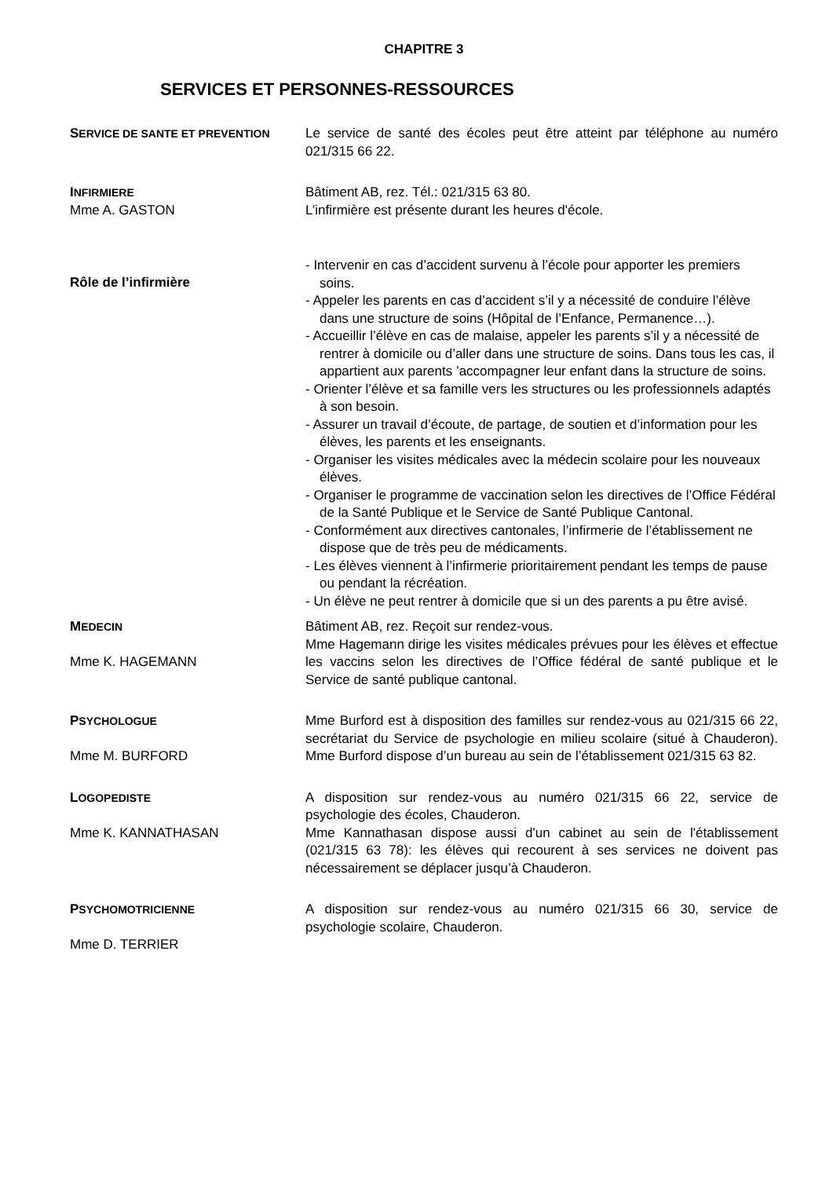CHAPITRE 3
SERVICES ET PERSONNES-RESSOURCES
SERVICE DE SANTE ET PREVENTION
Le service de santé des écoles peut être atteint par téléphone au numéro 021/315 66 22.
INFIRMIERE
Mme A. GASTON
Bâtiment AB, rez. Tél.: 021/315 63 80.
L’infirmière est présente durant les heures d'école.
Rôle de l’infirmière
- Intervenir en cas d’accident survenu à l’école pour apporter les premiers soins.
- Appeler les parents en cas d’accident s’il y a nécessité de conduire l’élève dans une structure de soins (Hôpital de l’Enfance, Permanence…).
- Accueillir l’élève en cas de malaise, appeler les parents s’il y a nécessité de rentrer à domicile ou d’aller dans une structure de soins. Dans tous les cas, il appartient aux parents ’accompagner leur enfant dans la structure de soins.
- Orienter l’élève et sa famille vers les structures ou les professionnels adaptés à son besoin.
- Assurer un travail d’écoute, de partage, de soutien et d’information pour les élèves, les parents et les enseignants.
- Organiser les visites médicales avec la médecin scolaire pour les nouveaux élèves.
- Organiser le programme de vaccination selon les directives de l’Office Fédéral de la Santé Publique et le Service de Santé Publique Cantonal.
- Conformément aux directives cantonales, l’infirmerie de l’établissement ne dispose que de très peu de médicaments.
- Les élèves viennent à l’infirmerie prioritairement pendant les temps de pause ou pendant la récréation.
- Un élève ne peut rentrer à domicile que si un des parents a pu être avisé.
MEDECIN
Mme K. HAGEMANN
Bâtiment AB, rez. Reçoit sur rendez-vous.
Mme Hagemann dirige les visites médicales prévues pour les élèves et effectue les vaccins selon les directives de l’Office fédéral de santé publique et le Service de santé publique cantonal.
PSYCHOLOGUE
Mme M. BURFORD
Mme Burford est à disposition des familles sur rendez-vous au 021/315 66 22, secrétariat du Service de psychologie en milieu scolaire (situé à Chauderon). Mme Burford dispose d’un bureau au sein de l’établissement 021/315 63 82.
LOGOPEDISTE
Mme K. KANNATHASAN
A disposition sur rendez-vous au numéro 021/315 66 22, service de psychologie des écoles, Chauderon.
Mme Kannathasan dispose aussi d'un cabinet au sein de l'établissement (021/315 63 78): les élèves qui recourent à ses services ne doivent pas nécessairement se déplacer jusqu’à Chauderon.
PSYCHOMOTRICIENNE
Mme D. TERRIER
A disposition sur rendez-vous au numéro 021/315 66 30, service de psychologie scolaire, Chauderon.